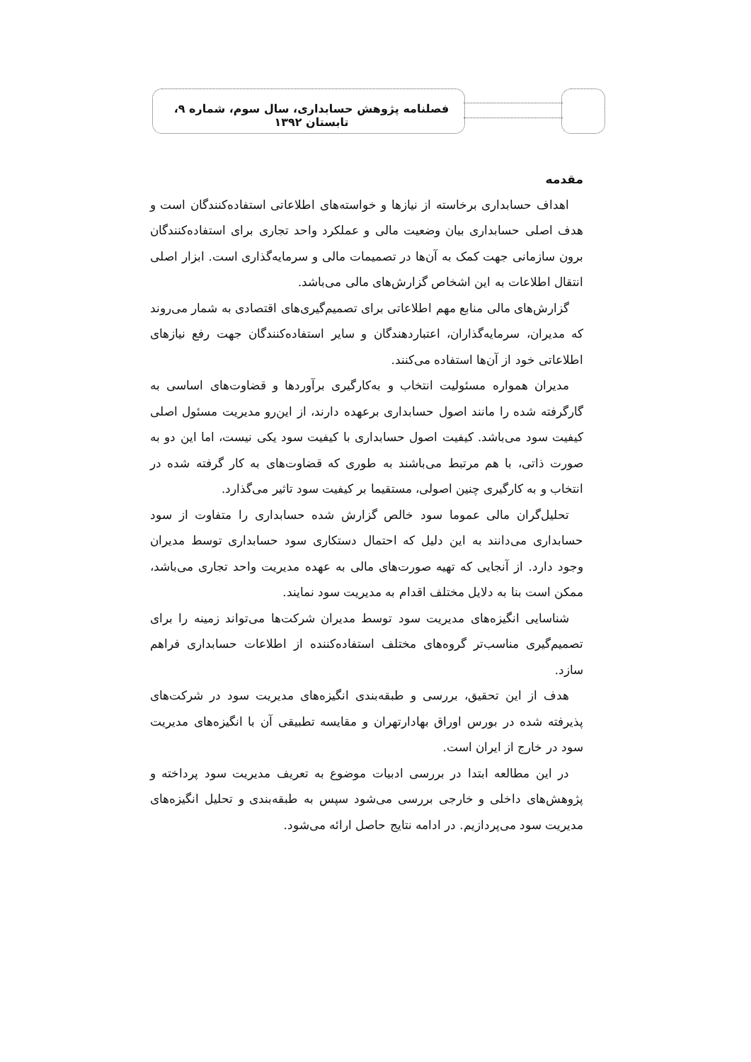فصلنامه پژوهش حسابداری، سال سوم، شماره ۹، تابستان ۱۳۹۲
مقدمه
اهداف حسابداری برخاسته از نیازها و خواسته‌های اطلاعاتی استفاده‌کنندگان است و هدف اصلی حسابداری بیان وضعیت مالی و عملکرد واحد تجاری برای استفاده‌کنندگان برون سازمانی جهت کمک به آن‌ها در تصمیمات مالی و سرمایه‌گذاری است. ابزار اصلی انتقال اطلاعات به این اشخاص گزارش‌های مالی می‌باشد.
گزارش‌های مالی منابع مهم اطلاعاتی برای تصمیم‌گیری‌های اقتصادی به شمار می‌روند که مدیران، سرمایه‌گذاران، اعتباردهندگان و سایر استفاده‌کنندگان جهت رفع نیازهای اطلاعاتی خود از آن‌ها استفاده می‌کنند.
مدیران همواره مسئولیت انتخاب و به‌کارگیری برآوردها و قضاوت‌های اساسی به گارگرفته شده را مانند اصول حسابداری برعهده دارند، از این‌رو مدیریت مسئول اصلی کیفیت سود می‌باشد. کیفیت اصول حسابداری با کیفیت سود یکی نیست، اما این دو به صورت ذاتی، با هم مرتبط می‌باشند به طوری که قضاوت‌های به کار گرفته شده در انتخاب و به کارگیری چنین اصولی، مستقیما بر کیفیت سود تاثیر می‌گذارد.
تحلیل‌گران مالی عموما سود خالص گزارش شده حسابداری را متفاوت از سود حسابداری می‌دانند به این دلیل که احتمال دستکاری سود حسابداری توسط مدیران وجود دارد. از آنجایی که تهیه صورت‌های مالی به عهده مدیریت واحد تجاری می‌باشد، ممکن است بنا به دلایل مختلف اقدام به مدیریت سود نمایند.
شناسایی انگیزه‌های مدیریت سود توسط مدیران شرکت‌ها می‌تواند زمینه را برای تصمیم‌گیری مناسب‌تر گروه‌های مختلف استفاده‌کننده از اطلاعات حسابداری فراهم سازد.
هدف از این تحقیق، بررسی و طبقه‌بندی انگیزه‌های مدیریت سود در شرکت‌های پذیرفته شده در بورس اوراق بهادارتهران و مقایسه تطبیقی آن با انگیزه‌های مدیریت سود در خارج از ایران است.
در این مطالعه ابتدا در بررسی ادبیات موضوع به تعریف مدیریت سود پرداخته و پژوهش‌های داخلی و خارجی بررسی می‌شود سپس به طبقه‌بندی و تحلیل انگیزه‌های مدیریت سود می‌پردازیم. در ادامه نتایج حاصل ارائه می‌شود.